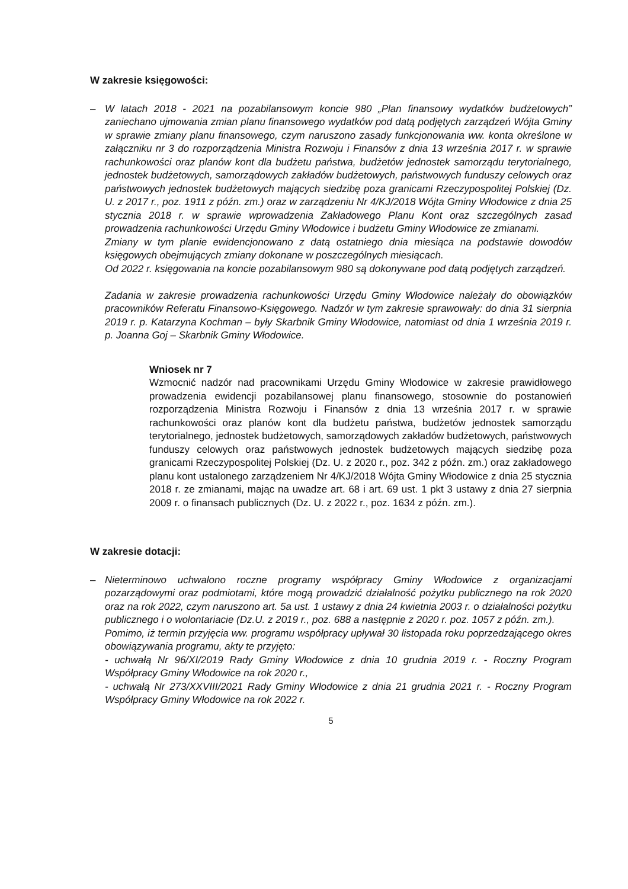W zakresie księgowości:
– W latach 2018 - 2021 na pozabilansowym koncie 980 „Plan finansowy wydatków budżetowych” zaniechano ujmowania zmian planu finansowego wydatków pod datą podjętych zarządzeń Wójta Gminy w sprawie zmiany planu finansowego, czym naruszono zasady funkcjonowania ww. konta określone w załączniku nr 3 do rozporządzenia Ministra Rozwoju i Finansów z dnia 13 września 2017 r. w sprawie rachunkowości oraz planów kont dla budżetu państwa, budżetów jednostek samorządu terytorialnego, jednostek budżetowych, samorządowych zakładów budżetowych, państwowych funduszy celowych oraz państwowych jednostek budżetowych mających siedzibę poza granicami Rzeczypospolitej Polskiej (Dz. U. z 2017 r., poz. 1911 z późn. zm.) oraz w zarządzeniu Nr 4/KJ/2018 Wójta Gminy Włodowice z dnia 25 stycznia 2018 r. w sprawie wprowadzenia Zakładowego Planu Kont oraz szczególnych zasad prowadzenia rachunkowości Urzędu Gminy Włodowice i budżetu Gminy Włodowice ze zmianami.
Zmiany w tym planie ewidencjonowano z datą ostatniego dnia miesiąca na podstawie dowodów księgowych obejmujących zmiany dokonane w poszczególnych miesiącach.
Od 2022 r. księgowania na koncie pozabilansowym 980 są dokonywane pod datą podjętych zarządzeń.
Zadania w zakresie prowadzenia rachunkowości Urzędu Gminy Włodowice należały do obowiązków pracowników Referatu Finansowo-Księgowego. Nadzór w tym zakresie sprawowały: do dnia 31 sierpnia 2019 r. p. Katarzyna Kochman – były Skarbnik Gminy Włodowice, natomiast od dnia 1 września 2019 r. p. Joanna Goj – Skarbnik Gminy Włodowice.
Wniosek nr 7
Wzmocnić nadzór nad pracownikami Urzędu Gminy Włodowice w zakresie prawidłowego prowadzenia ewidencji pozabilansowej planu finansowego, stosownie do postanowień rozporządzenia Ministra Rozwoju i Finansów z dnia 13 września 2017 r. w sprawie rachunkowości oraz planów kont dla budżetu państwa, budżetów jednostek samorządu terytorialnego, jednostek budżetowych, samorządowych zakładów budżetowych, państwowych funduszy celowych oraz państwowych jednostek budżetowych mających siedzibę poza granicami Rzeczypospolitej Polskiej (Dz. U. z 2020 r., poz. 342 z późn. zm.) oraz zakładowego planu kont ustalonego zarządzeniem Nr 4/KJ/2018 Wójta Gminy Włodowice z dnia 25 stycznia 2018 r. ze zmianami, mając na uwadze art. 68 i art. 69 ust. 1 pkt 3 ustawy z dnia 27 sierpnia 2009 r. o finansach publicznych (Dz. U. z 2022 r., poz. 1634 z późn. zm.).
W zakresie dotacji:
– Nieterminowo uchwalono roczne programy współpracy Gminy Włodowice z organizacjami pozarządowymi oraz podmiotami, które mogą prowadzić działalność pożytku publicznego na rok 2020 oraz na rok 2022, czym naruszono art. 5a ust. 1 ustawy z dnia 24 kwietnia 2003 r. o działalności pożytku publicznego i o wolontariacie (Dz.U. z 2019 r., poz. 688 a następnie z 2020 r. poz. 1057 z późn. zm.).
Pomimo, iż termin przyjęcia ww. programu współpracy upływał 30 listopada roku poprzedzającego okres obowiązywania programu, akty te przyjęto:
- uchwałą Nr 96/XI/2019 Rady Gminy Włodowice z dnia 10 grudnia 2019 r. - Roczny Program Współpracy Gminy Włodowice na rok 2020 r.,
- uchwałą Nr 273/XXVIII/2021 Rady Gminy Włodowice z dnia 21 grudnia 2021 r. - Roczny Program Współpracy Gminy Włodowice na rok 2022 r.
5